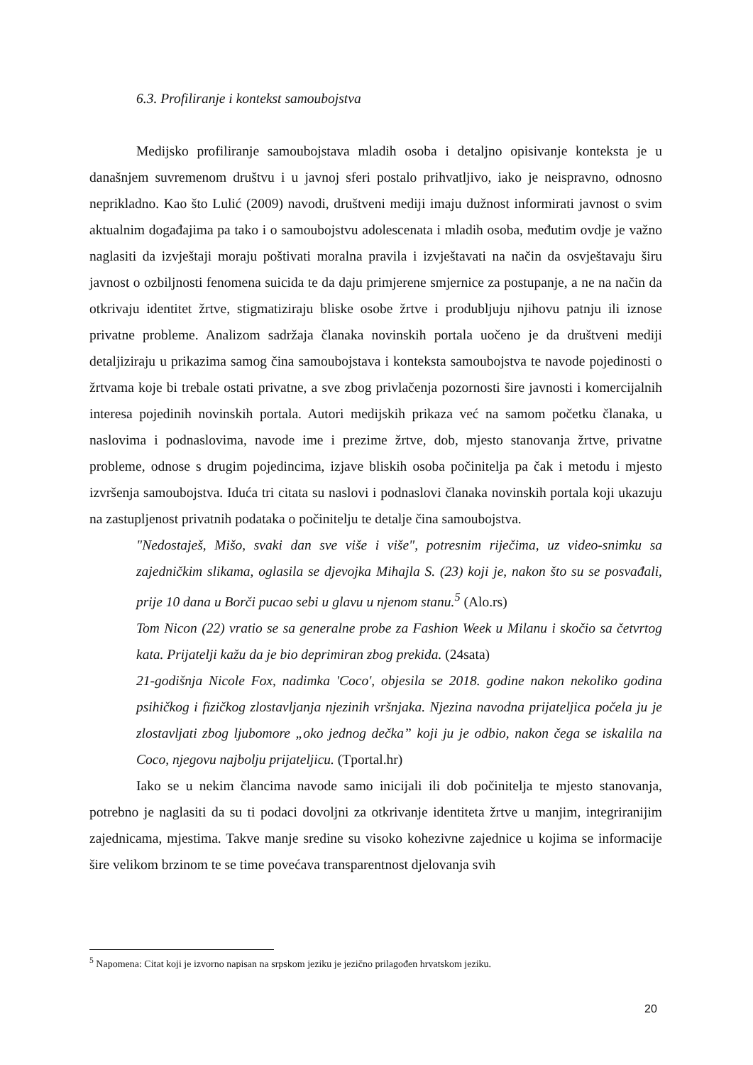6.3. Profiliranje i kontekst samoubojstva
Medijsko profiliranje samoubojstava mladih osoba i detaljno opisivanje konteksta je u današnjem suvremenom društvu i u javnoj sferi postalo prihvatljivo, iako je neispravno, odnosno neprikladno. Kao što Lulić (2009) navodi, društveni mediji imaju dužnost informirati javnost o svim aktualnim događajima pa tako i o samoubojstvu adolescenata i mladih osoba, međutim ovdje je važno naglasiti da izvještaji moraju poštivati moralna pravila i izvještavati na način da osvještavaju širu javnost o ozbiljnosti fenomena suicida te da daju primjerene smjernice za postupanje, a ne na način da otkrivaju identitet žrtve, stigmatiziraju bliske osobe žrtve i produbljuju njihovu patnju ili iznose privatne probleme. Analizom sadržaja članaka novinskih portala uočeno je da društveni mediji detaljiziraju u prikazima samog čina samoubojstava i konteksta samoubojstva te navode pojedinosti o žrtvama koje bi trebale ostati privatne, a sve zbog privlačenja pozornosti šire javnosti i komercijalnih interesa pojedinih novinskih portala. Autori medijskih prikaza već na samom početku članaka, u naslovima i podnaslovima, navode ime i prezime žrtve, dob, mjesto stanovanja žrtve, privatne probleme, odnose s drugim pojedincima, izjave bliskih osoba počinitelja pa čak i metodu i mjesto izvršenja samoubojstva. Iduća tri citata su naslovi i podnaslovi članaka novinskih portala koji ukazuju na zastupljenost privatnih podataka o počinitelju te detalje čina samoubojstva.
"Nedostaješ, Mišo, svaki dan sve više i više", potresnim riječima, uz video-snimku sa zajedničkim slikama, oglasila se djevojka Mihajla S. (23) koji je, nakon što su se posvađali, prije 10 dana u Borči pucao sebi u glavu u njenom stanu.<sup>5</sup> (Alo.rs)
Tom Nicon (22) vratio se sa generalne probe za Fashion Week u Milanu i skočio sa četvrtog kata. Prijatelji kažu da je bio deprimiran zbog prekida. (24sata)
21-godišnja Nicole Fox, nadimka 'Coco', objesila se 2018. godine nakon nekoliko godina psihičkog i fizičkog zlostavljanja njezinih vršnjaka. Njezina navodna prijateljica počela ju je zlostavljati zbog ljubomore „oko jednog dečka” koji ju je odbio, nakon čega se iskalila na Coco, njegovu najbolju prijateljicu. (Tportal.hr)
Iako se u nekim člancima navode samo inicijali ili dob počinitelja te mjesto stanovanja, potrebno je naglasiti da su ti podaci dovoljni za otkrivanje identiteta žrtve u manjim, integriranijim zajednicama, mjestima. Takve manje sredine su visoko kohezivne zajednice u kojima se informacije šire velikom brzinom te se time povećava transparentnost djelovanja svih
<sup>5</sup> Napomena: Citat koji je izvorno napisan na srpskom jeziku je jezično prilagođen hrvatskom jeziku.
20